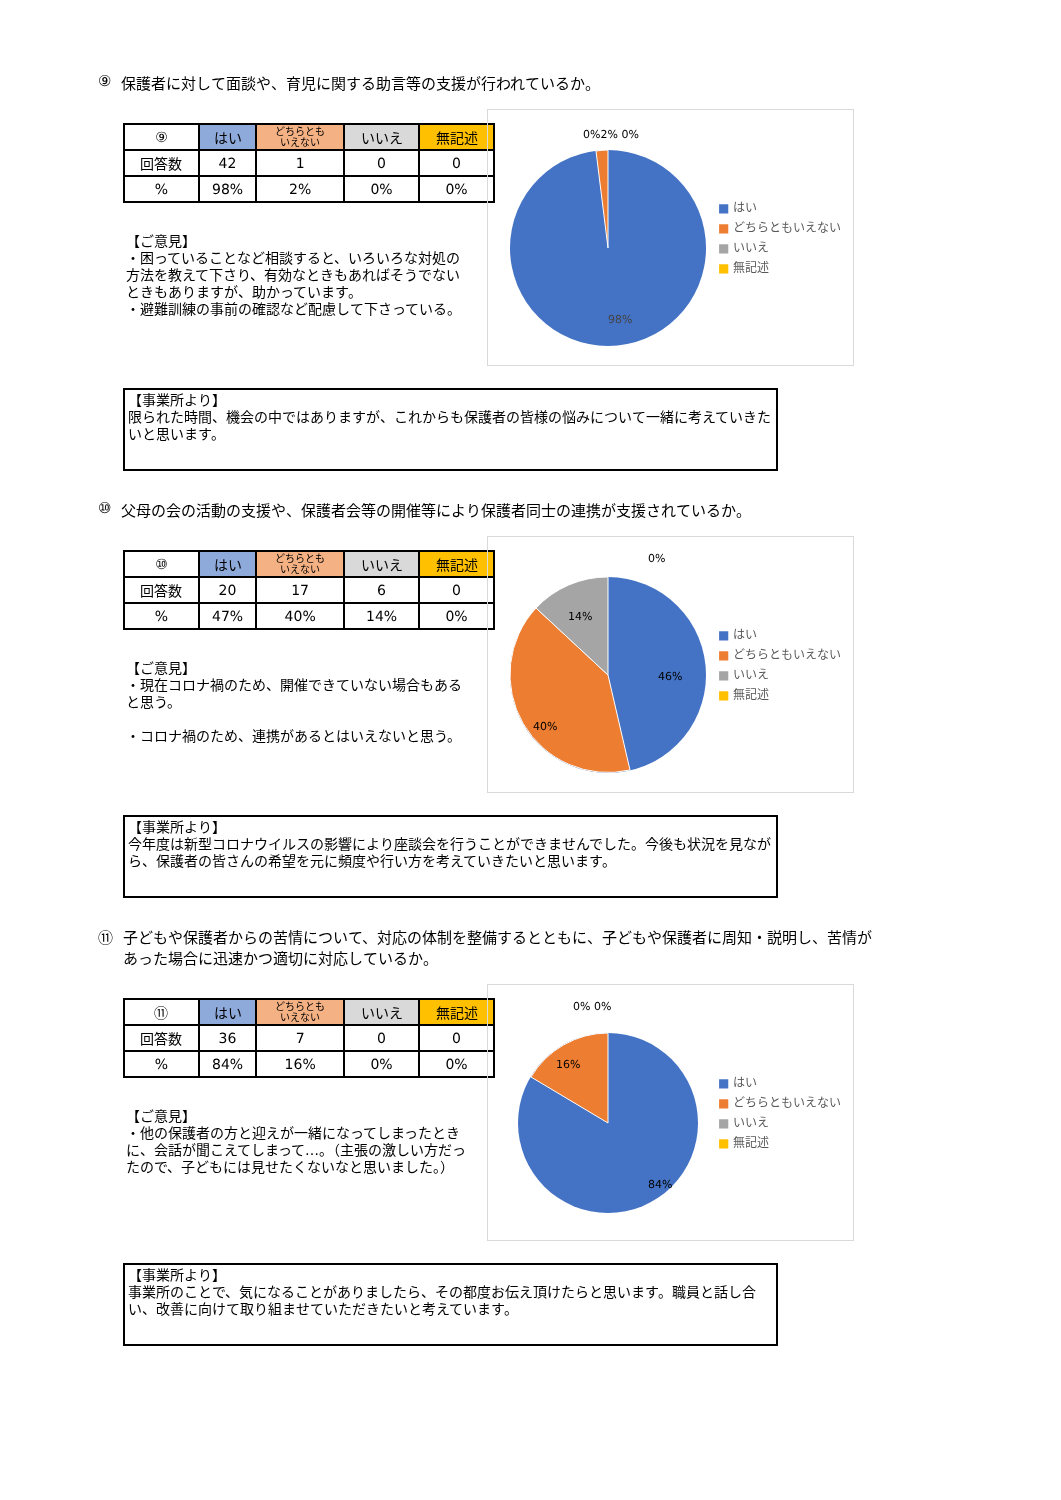⑨ 保護者に対して面談や、育児に関する助言等の支援が行われているか。
| ⑨ | はい | どちらとも いえない | いいえ | 無記述 |
| --- | --- | --- | --- | --- |
| 回答数 | 42 | 1 | 0 | 0 |
| % | 98% | 2% | 0% | 0% |
【ご意見】
・困っていることなど相談すると、いろいろな対処の方法を教えて下さり、有効なときもあればそうでないときもありますが、助かっています。
・避難訓練の事前の確認など配慮して下さっている。
0%2% 0%
98%
■ はい
■ どちらともいえない
■ いいえ
■ 無記述
【事業所より】
限られた時間、機会の中ではありますが、これからも保護者の皆様の悩みについて一緒に考えていきたいと思います。
⑩ 父母の会の活動の支援や、保護者会等の開催等により保護者同士の連携が支援されているか。
| ⑩ | はい | どちらとも いえない | いいえ | 無記述 |
| --- | --- | --- | --- | --- |
| 回答数 | 20 | 17 | 6 | 0 |
| % | 47% | 40% | 14% | 0% |
【ご意見】
・現在コロナ禍のため、開催できていない場合もあると思う。
・コロナ禍のため、連携があるとはいえないと思う。
0%
14%
46%
40%
■ はい
■ どちらともいえない
■ いいえ
■ 無記述
【事業所より】
今年度は新型コロナウイルスの影響により座談会を行うことができませんでした。今後も状況を見ながら、保護者の皆さんの希望を元に頻度や行い方を考えていきたいと思います。
⑪ 子どもや保護者からの苦情について、対応の体制を整備するとともに、子どもや保護者に周知・説明し、苦情があった場合に迅速かつ適切に対応しているか。
| ⑪ | はい | どちらとも いえない | いいえ | 無記述 |
| --- | --- | --- | --- | --- |
| 回答数 | 36 | 7 | 0 | 0 |
| % | 84% | 16% | 0% | 0% |
【ご意見】
・他の保護者の方と迎えが一緒になってしまったときに、会話が聞こえてしまって…。（主張の激しい方だったので、子どもには見せたくないなと思いました。）
0% 0%
16%
84%
■ はい
■ どちらともいえない
■ いいえ
■ 無記述
【事業所より】
事業所のことで、気になることがありましたら、その都度お伝え頂けたらと思います。職員と話し合い、改善に向けて取り組ませていただきたいと考えています。